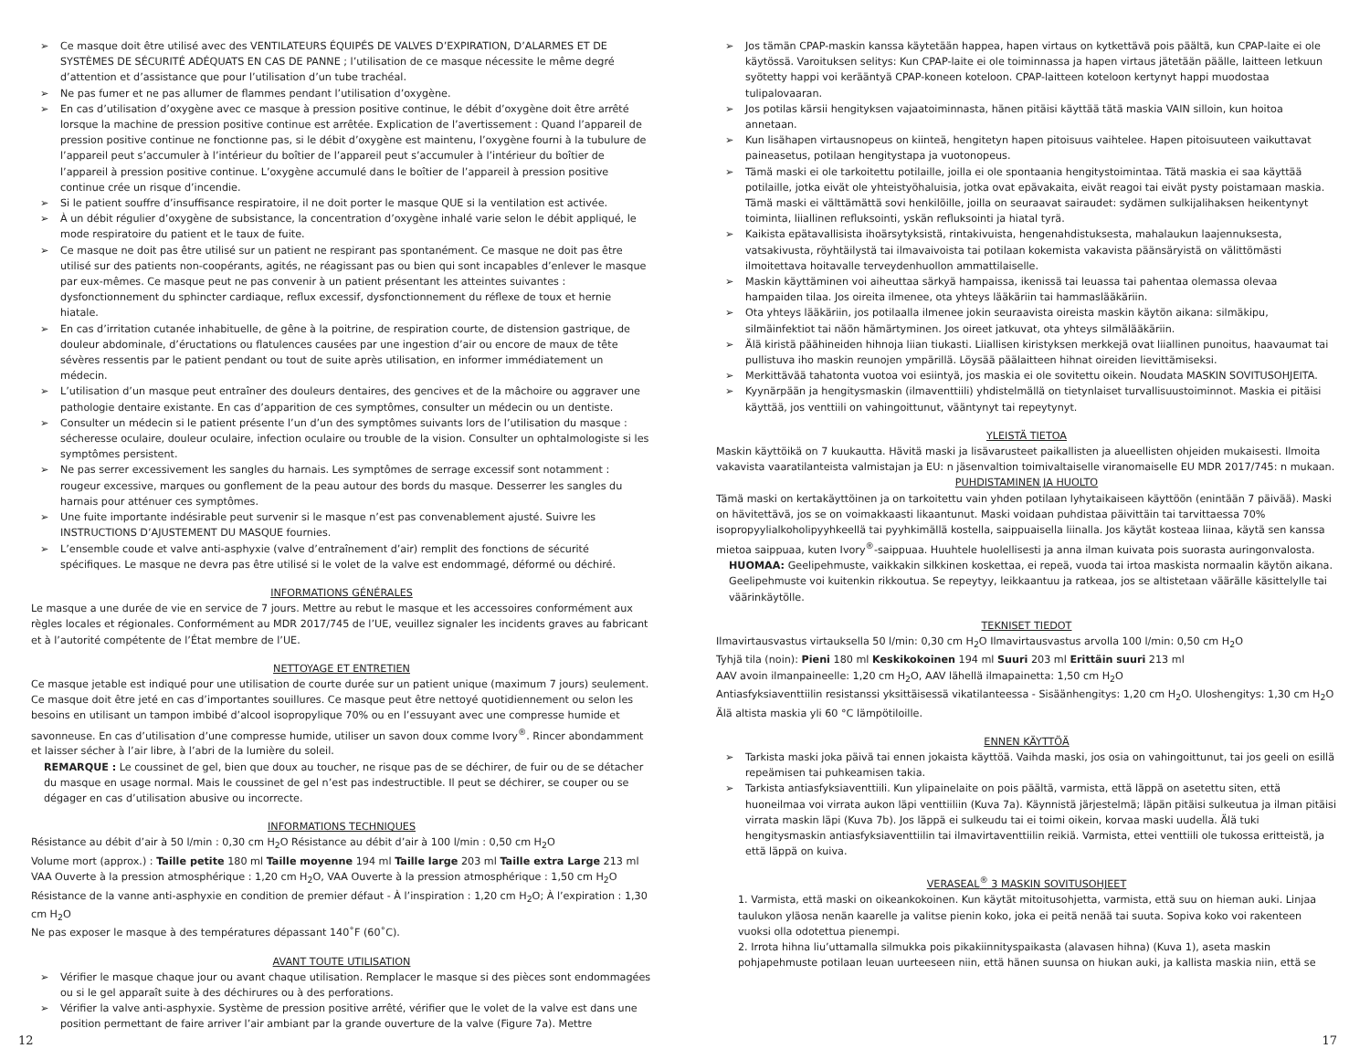➢ Ce masque doit être utilisé avec des VENTILATEURS ÉQUIPÉS DE VALVES D’EXPIRATION, D’ALARMES ET DE SYSTÈMES DE SÉCURITÉ ADÉQUATS EN CAS DE PANNE ; l’utilisation de ce masque nécessite le même degré d’attention et d’assistance que pour l’utilisation d’un tube trachéal.
➢ Ne pas fumer et ne pas allumer de flammes pendant l’utilisation d’oxygène.
➢ En cas d’utilisation d’oxygène avec ce masque à pression positive continue, le débit d’oxygène doit être arrêté lorsque la machine de pression positive continue est arrêtée. Explication de l’avertissement : Quand l’appareil de pression positive continue ne fonctionne pas, si le débit d’oxygène est maintenu, l’oxygène fourni à la tubulure de l’appareil peut s’accumuler à l’intérieur du boîtier de l’appareil peut s’accumuler à l’intérieur du boîtier de l’appareil à pression positive continue. L’oxygène accumulé dans le boîtier de l’appareil à pression positive continue crée un risque d’incendie.
➢ Si le patient souffre d’insuffisance respiratoire, il ne doit porter le masque QUE si la ventilation est activée.
➢ À un débit régulier d’oxygène de subsistance, la concentration d’oxygène inhalé varie selon le débit appliqué, le mode respiratoire du patient et le taux de fuite.
➢ Ce masque ne doit pas être utilisé sur un patient ne respirant pas spontanément. Ce masque ne doit pas être utilisé sur des patients non-coopérants, agités, ne réagissant pas ou bien qui sont incapables d’enlever le masque par eux-mêmes. Ce masque peut ne pas convenir à un patient présentant les atteintes suivantes : dysfonctionnement du sphincter cardiaque, reflux excessif, dysfonctionnement du réflexe de toux et hernie hiatale.
➢ En cas d’irritation cutanée inhabituelle, de gêne à la poitrine, de respiration courte, de distension gastrique, de douleur abdominale, d’éructations ou flatulences causées par une ingestion d’air ou encore de maux de tête sévères ressentis par le patient pendant ou tout de suite après utilisation, en informer immédiatement un médecin.
➢ L’utilisation d’un masque peut entraîner des douleurs dentaires, des gencives et de la mâchoire ou aggraver une pathologie dentaire existante. En cas d’apparition de ces symptômes, consulter un médecin ou un dentiste.
➢ Consulter un médecin si le patient présente l’un d’un des symptômes suivants lors de l’utilisation du masque : sécheresse oculaire, douleur oculaire, infection oculaire ou trouble de la vision. Consulter un ophtalmologiste si les symptômes persistent.
➢ Ne pas serrer excessivement les sangles du harnais. Les symptômes de serrage excessif sont notamment : rougeur excessive, marques ou gonflement de la peau autour des bords du masque. Desserrer les sangles du harnais pour atténuer ces symptômes.
➢ Une fuite importante indésirable peut survenir si le masque n’est pas convenablement ajusté. Suivre les INSTRUCTIONS D’AJUSTEMENT DU MASQUE fournies.
➢ L’ensemble coude et valve anti-asphyxie (valve d’entraînement d’air) remplit des fonctions de sécurité spécifiques. Le masque ne devra pas être utilisé si le volet de la valve est endommagé, déformé ou déchiré.
INFORMATIONS GÉNÉRALES
Le masque a une durée de vie en service de 7 jours. Mettre au rebut le masque et les accessoires conformément aux règles locales et régionales. Conformément au MDR 2017/745 de l’UE, veuillez signaler les incidents graves au fabricant et à l’autorité compétente de l’État membre de l’UE.
NETTOYAGE ET ENTRETIEN
Ce masque jetable est indiqué pour une utilisation de courte durée sur un patient unique (maximum 7 jours) seulement. Ce masque doit être jeté en cas d’importantes souillures. Ce masque peut être nettoyé quotidiennement ou selon les besoins en utilisant un tampon imbibé d’alcool isopropylique 70% ou en l’essuyant avec une compresse humide et savonneuse. En cas d’utilisation d’une compresse humide, utiliser un savon doux comme Ivory<sup>®</sup>. Rincer abondamment et laisser sécher à l’air libre, à l’abri de la lumière du soleil.
REMARQUE : Le coussinet de gel, bien que doux au toucher, ne risque pas de se déchirer, de fuir ou de se détacher du masque en usage normal. Mais le coussinet de gel n’est pas indestructible. Il peut se déchirer, se couper ou se dégager en cas d’utilisation abusive ou incorrecte.
INFORMATIONS TECHNIQUES
Résistance au débit d’air à 50 l/min : 0,30 cm H<sub>2</sub>O Résistance au débit d’air à 100 l/min : 0,50 cm H<sub>2</sub>O
Volume mort (approx.) : Taille petite 180 ml Taille moyenne 194 ml Taille large 203 ml Taille extra Large 213 ml
VAA Ouverte à la pression atmosphérique : 1,20 cm H<sub>2</sub>O, VAA Ouverte à la pression atmosphérique : 1,50 cm H<sub>2</sub>O
Résistance de la vanne anti-asphyxie en condition de premier défaut - À l’inspiration : 1,20 cm H<sub>2</sub>O; À l’expiration : 1,30 cm H<sub>2</sub>O
Ne pas exposer le masque à des températures dépassant 140˚F (60˚C).
AVANT TOUTE UTILISATION
➢ Vérifier le masque chaque jour ou avant chaque utilisation. Remplacer le masque si des pièces sont endommagées ou si le gel apparaît suite à des déchirures ou à des perforations.
➢ Vérifier la valve anti-asphyxie. Système de pression positive arrêté, vérifier que le volet de la valve est dans une position permettant de faire arriver l’air ambiant par la grande ouverture de la valve (Figure 7a). Mettre
➢ Jos tämän CPAP-maskin kanssa käytetään happea, hapen virtaus on kytkettävä pois päältä, kun CPAP-laite ei ole käytössä. Varoituksen selitys: Kun CPAP-laite ei ole toiminnassa ja hapen virtaus jätetään päälle, laitteen letkuun syötetty happi voi kerääntyä CPAP-koneen koteloon. CPAP-laitteen koteloon kertynyt happi muodostaa tulipalovaaran.
➢ Jos potilas kärsii hengityksen vajaatoiminnasta, hänen pitäisi käyttää tätä maskia VAIN silloin, kun hoitoa annetaan.
➢ Kun lisähapen virtausnopeus on kiinteä, hengitetyn hapen pitoisuus vaihtelee. Hapen pitoisuuteen vaikuttavat paineasetus, potilaan hengitystapa ja vuotonopeus.
➢ Tämä maski ei ole tarkoitettu potilaille, joilla ei ole spontaania hengitystoimintaa. Tätä maskia ei saa käyttää potilaille, jotka eivät ole yhteistyöhaluisia, jotka ovat epävakaita, eivät reagoi tai eivät pysty poistamaan maskia. Tämä maski ei välttämättä sovi henkilöille, joilla on seuraavat sairaudet: sydämen sulkijalihaksen heikentynyt toiminta, liiallinen refluksointi, yskän refluksointi ja hiatal tyrä.
➢ Kaikista epätavallisista ihoärsytyksistä, rintakivuista, hengenahdistuksesta, mahalaukun laajennuksesta, vatsakivusta, röyhtäilystä tai ilmavaivoista tai potilaan kokemista vakavista päänsäryistä on välittömästi ilmoitettava hoitavalle terveydenhuollon ammattilaiselle.
➢ Maskin käyttäminen voi aiheuttaa särkyä hampaissa, ikenissä tai leuassa tai pahentaa olemassa olevaa hampaiden tilaa. Jos oireita ilmenee, ota yhteys lääkäriin tai hammaslääkäriin.
➢ Ota yhteys lääkäriin, jos potilaalla ilmenee jokin seuraavista oireista maskin käytön aikana: silmäkipu, silmäinfektiot tai näön hämärtyminen. Jos oireet jatkuvat, ota yhteys silmälääkäriin.
➢ Älä kiristä päähineiden hihnoja liian tiukasti. Liiallisen kiristyksen merkkejä ovat liiallinen punoitus, haavaumat tai pullistuva iho maskin reunojen ympärillä. Löysää päälaitteen hihnat oireiden lievittämiseksi.
➢ Merkittävää tahatonta vuotoa voi esiintyä, jos maskia ei ole sovitettu oikein. Noudata MASKIN SOVITUSOHJEITA.
➢ Kyynärpään ja hengitysmaskin (ilmaventtiili) yhdistelmällä on tietynlaiset turvallisuustoiminnot. Maskia ei pitäisi käyttää, jos venttiili on vahingoittunut, vääntynyt tai repeytynyt.
YLEISTÄ TIETOA
Maskin käyttöikä on 7 kuukautta. Hävitä maski ja lisävarusteet paikallisten ja alueellisten ohjeiden mukaisesti. Ilmoita vakavista vaaratilanteista valmistajan ja EU: n jäsenvaltion toimivaltaiselle viranomaiselle EU MDR 2017/745: n mukaan.
PUHDISTAMINEN JA HUOLTO
Tämä maski on kertakäyttöinen ja on tarkoitettu vain yhden potilaan lyhytaikaiseen käyttöön (enintään 7 päivää). Maski on hävitettävä, jos se on voimakkaasti likaantunut. Maski voidaan puhdistaa päivittäin tai tarvittaessa 70% isopropyylialkoholipyyhkeellä tai pyyhkimällä kostella, saippuaisella liinalla. Jos käytät kosteaa liinaa, käytä sen kanssa mietoa saippuaa, kuten Ivory<sup>®</sup>-saippuaa. Huuhtele huolellisesti ja anna ilman kuivata pois suorasta auringonvalosta.
HUOMAA: Geelipehmuste, vaikkakin silkkinen koskettaa, ei repeä, vuoda tai irtoa maskista normaalin käytön aikana. Geelipehmuste voi kuitenkin rikkoutua. Se repeytyy, leikkaantuu ja ratkeaa, jos se altistetaan väärälle käsittelylle tai väärinkäytölle.
TEKNISET TIEDOT
Ilmavirtausvastus virtauksella 50 l/min: 0,30 cm H<sub>2</sub>O Ilmavirtausvastus arvolla 100 l/min: 0,50 cm H<sub>2</sub>O
Tyhjä tila (noin): Pieni 180 ml Keskikokoinen 194 ml Suuri 203 ml Erittäin suuri 213 ml
AAV avoin ilmanpaineelle: 1,20 cm H<sub>2</sub>O, AAV lähellä ilmapainetta: 1,50 cm H<sub>2</sub>O
Antiasfyksiaventtiilin resistanssi yksittäisessä vikatilanteessa - Sisäänhengitys: 1,20 cm H<sub>2</sub>O. Uloshengitys: 1,30 cm H<sub>2</sub>O
Älä altista maskia yli 60 °C lämpötiloille.
ENNEN KÄYTTÖÄ
➢ Tarkista maski joka päivä tai ennen jokaista käyttöä. Vaihda maski, jos osia on vahingoittunut, tai jos geeli on esillä repeämisen tai puhkeamisen takia.
➢ Tarkista antiasfyksiaventtiili. Kun ylipainelaite on pois päältä, varmista, että läppä on asetettu siten, että huoneilmaa voi virrata aukon läpi venttiiliin (Kuva 7a). Käynnistä järjestelmä; läpän pitäisi sulkeutua ja ilman pitäisi virrata maskin läpi (Kuva 7b). Jos läppä ei sulkeudu tai ei toimi oikein, korvaa maski uudella. Älä tuki hengitysmaskin antiasfyksiaventtiilin tai ilmavirtaventtiilin reikiä. Varmista, ettei venttiili ole tukossa eritteistä, ja että läppä on kuiva.
VERASEAL<sup>®</sup> 3 MASKIN SOVITUSOHJEET
1. Varmista, että maski on oikeankokoinen. Kun käytät mitoitusohjetta, varmista, että suu on hieman auki. Linjaa taulukon yläosa nenän kaarelle ja valitse pienin koko, joka ei peitä nenää tai suuta. Sopiva koko voi rakenteen vuoksi olla odotettua pienempi.
2. Irrota hihna liu’uttamalla silmukka pois pikakiinnityspaikasta (alavasen hihna) (Kuva 1), aseta maskin pohjapehmuste potilaan leuan uurteeseen niin, että hänen suunsa on hiukan auki, ja kallista maskia niin, että se
12 17